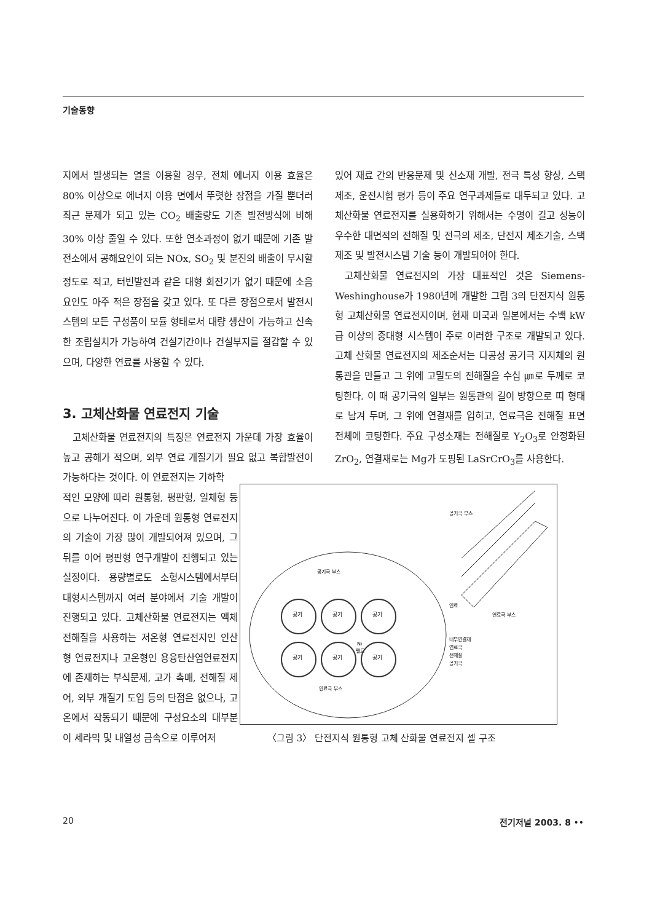기술동향
지에서 발생되는 열을 이용할 경우, 전체 에너지 이용 효율은 80% 이상으로 에너지 이용 면에서 뚜렷한 장점을 가질 뿐더러 최근 문제가 되고 있는 CO<sub>2</sub> 배출량도 기존 발전방식에 비해 30% 이상 줄일 수 있다. 또한 연소과정이 없기 때문에 기존 발전소에서 공해요인이 되는 NOx, SO<sub>2</sub> 및 분진의 배출이 무시할 정도로 적고, 터빈발전과 같은 대형 회전기가 없기 때문에 소음 요인도 아주 적은 장점을 갖고 있다. 또 다른 장점으로서 발전시스템의 모든 구성품이 모듈 형태로서 대량 생산이 가능하고 신속한 조립설치가 가능하여 건설기간이나 건설부지를 절감할 수 있으며, 다양한 연료를 사용할 수 있다.
3. 고체산화물 연료전지 기술
고체산화물 연료전지의 특징은 연료전지 가운데 가장 효율이 높고 공해가 적으며, 외부 연료 개질기가 필요 없고 복합발전이 가능하다는 것이다. 이 연료전지는 기하학
적인 모양에 따라 원통형, 평판형, 일체형 등으로 나누어진다. 이 가운데 원통형 연료전지의 기술이 가장 많이 개발되어져 있으며, 그 뒤를 이어 평판형 연구개발이 진행되고 있는 실정이다. 용량별로도 소형시스템에서부터 대형시스템까지 여러 분야에서 기술 개발이 진행되고 있다. 고체산화물 연료전지는 액체전해질을 사용하는 저온형 연료전지인 인산형 연료전지나 고온형인 용융탄산염연료전지에 존재하는 부식문제, 고가 촉매, 전해질 제어, 외부 개질기 도입 등의 단점은 없으나, 고온에서 작동되기 때문에 구성요소의 대부분이 세라믹 및 내열성 금속으로 이루어져
있어 재료 간의 반응문제 및 신소재 개발, 전극 특성 향상, 스택 제조, 운전시험 평가 등이 주요 연구과제들로 대두되고 있다. 고체산화물 연료전지를 실용화하기 위해서는 수명이 길고 성능이 우수한 대면적의 전해질 및 전극의 제조, 단전지 제조기술, 스택 제조 및 발전시스템 기술 등이 개발되어야 한다.
고체산화물 연료전지의 가장 대표적인 것은 Siemens-Weshinghouse가 1980년에 개발한 그림 3의 단전지식 원통형 고체산화물 연료전지이며, 현재 미국과 일본에서는 수백 kW급 이상의 중대형 시스템이 주로 이러한 구조로 개발되고 있다. 고체 산화물 연료전지의 제조순서는 다공성 공기극 지지체의 원통관을 만들고 그 위에 고밀도의 전해질을 수십 ㎛로 두께로 코팅한다. 이 때 공기극의 일부는 원통관의 길이 방향으로 띠 형태로 남겨 두며, 그 위에 연결재를 입히고, 연료극은 전해질 표면 전체에 코팅한다. 주요 구성소재는 전해질로 Y<sub>2</sub>O<sub>3</sub>로 안정화된 ZrO<sub>2</sub>, 연결재로는 Mg가 도핑된 LaSrCrO<sub>3</sub>를 사용한다.
공기극 부스
연료극 부스
연료
내부연결재
연료극
전해질
공기극
Ni
펠트
공기
공기
공기
공기
공기
공기
공기극 부스
연료극 부스
〈그림 3〉 단전지식 원통형 고체 산화물 연료전지 셀 구조
20 전기저널 2003. 8 ••